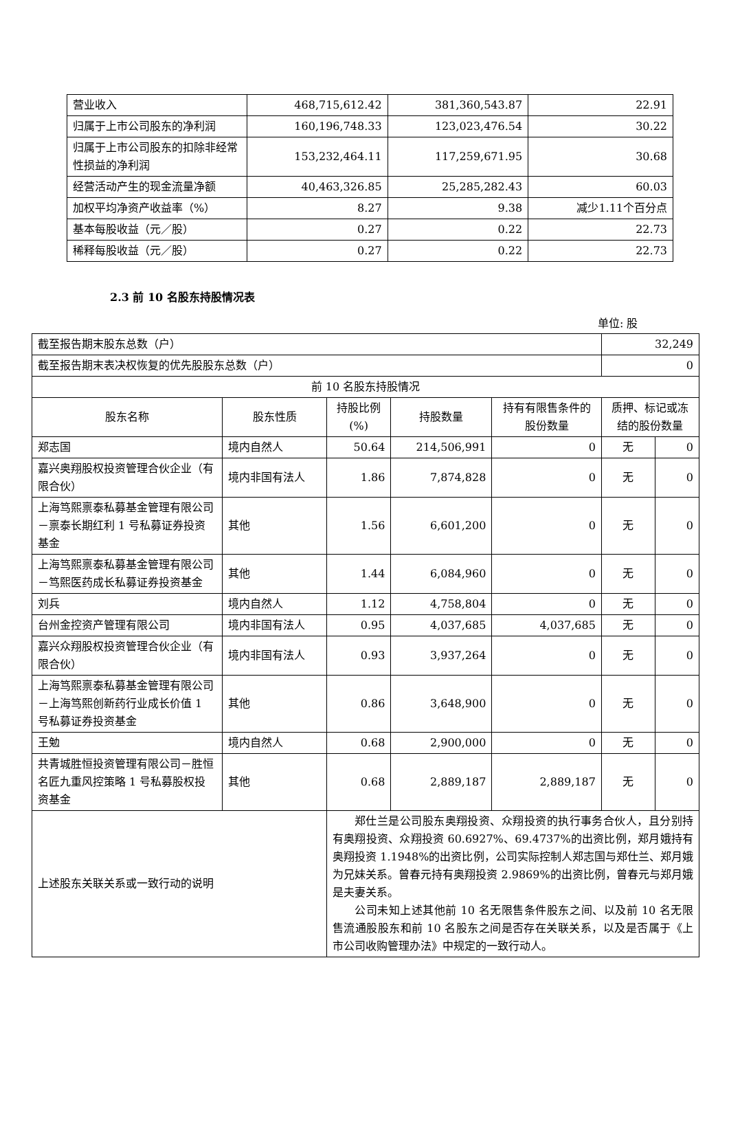| 营业收入 | 468,715,612.42 | 381,360,543.87 | 22.91 |
| 归属于上市公司股东的净利润 | 160,196,748.33 | 123,023,476.54 | 30.22 |
| 归属于上市公司股东的扣除非经常性损益的净利润 | 153,232,464.11 | 117,259,671.95 | 30.68 |
| 经营活动产生的现金流量净额 | 40,463,326.85 | 25,285,282.43 | 60.03 |
| 加权平均净资产收益率（%） | 8.27 | 9.38 | 减少1.11个百分点 |
| 基本每股收益（元／股） | 0.27 | 0.22 | 22.73 |
| 稀释每股收益（元／股） | 0.27 | 0.22 | 22.73 |
2.3 前 10 名股东持股情况表
单位: 股
| 截至报告期末股东总数（户） | | | | | 32,249 | |
| 截至报告期末表决权恢复的优先股股东总数（户） | | | | | 0 | |
| 前 10 名股东持股情况 | | | | | | |
| 股东名称 | 股东性质 | 持股比例(%) | 持股数量 | 持有有限售条件的股份数量 | 质押、标记或冻结的股份数量 | |
| 郑志国 | 境内自然人 | 50.64 | 214,506,991 | 0 | 无 | 0 |
| 嘉兴奥翔股权投资管理合伙企业（有限合伙） | 境内非国有法人 | 1.86 | 7,874,828 | 0 | 无 | 0 |
| 上海笃熙禀泰私募基金管理有限公司－禀泰长期红利 1 号私募证券投资基金 | 其他 | 1.56 | 6,601,200 | 0 | 无 | 0 |
| 上海笃熙禀泰私募基金管理有限公司－笃熙医药成长私募证券投资基金 | 其他 | 1.44 | 6,084,960 | 0 | 无 | 0 |
| 刘兵 | 境内自然人 | 1.12 | 4,758,804 | 0 | 无 | 0 |
| 台州金控资产管理有限公司 | 境内非国有法人 | 0.95 | 4,037,685 | 4,037,685 | 无 | 0 |
| 嘉兴众翔股权投资管理合伙企业（有限合伙） | 境内非国有法人 | 0.93 | 3,937,264 | 0 | 无 | 0 |
| 上海笃熙禀泰私募基金管理有限公司－上海笃熙创新药行业成长价值 1 号私募证券投资基金 | 其他 | 0.86 | 3,648,900 | 0 | 无 | 0 |
| 王勉 | 境内自然人 | 0.68 | 2,900,000 | 0 | 无 | 0 |
| 共青城胜恒投资管理有限公司－胜恒名匠九重风控策略 1 号私募股权投资基金 | 其他 | 0.68 | 2,889,187 | 2,889,187 | 无 | 0 |
| 上述股东关联关系或一致行动的说明 | | 郑仕兰是公司股东奥翔投资、众翔投资的执行事务合伙人，且分别持有奥翔投资、众翔投资 60.6927%、69.4737%的出资比例，郑月娥持有奥翔投资 1.1948%的出资比例，公司实际控制人郑志国与郑仕兰、郑月娥为兄妹关系。曾春元持有奥翔投资 2.9869%的出资比例，曾春元与郑月娥是夫妻关系。 公司未知上述其他前 10 名无限售条件股东之间、以及前 10 名无限售流通股股东和前 10 名股东之间是否存在关联关系，以及是否属于《上市公司收购管理办法》中规定的一致行动人。 | | | | |